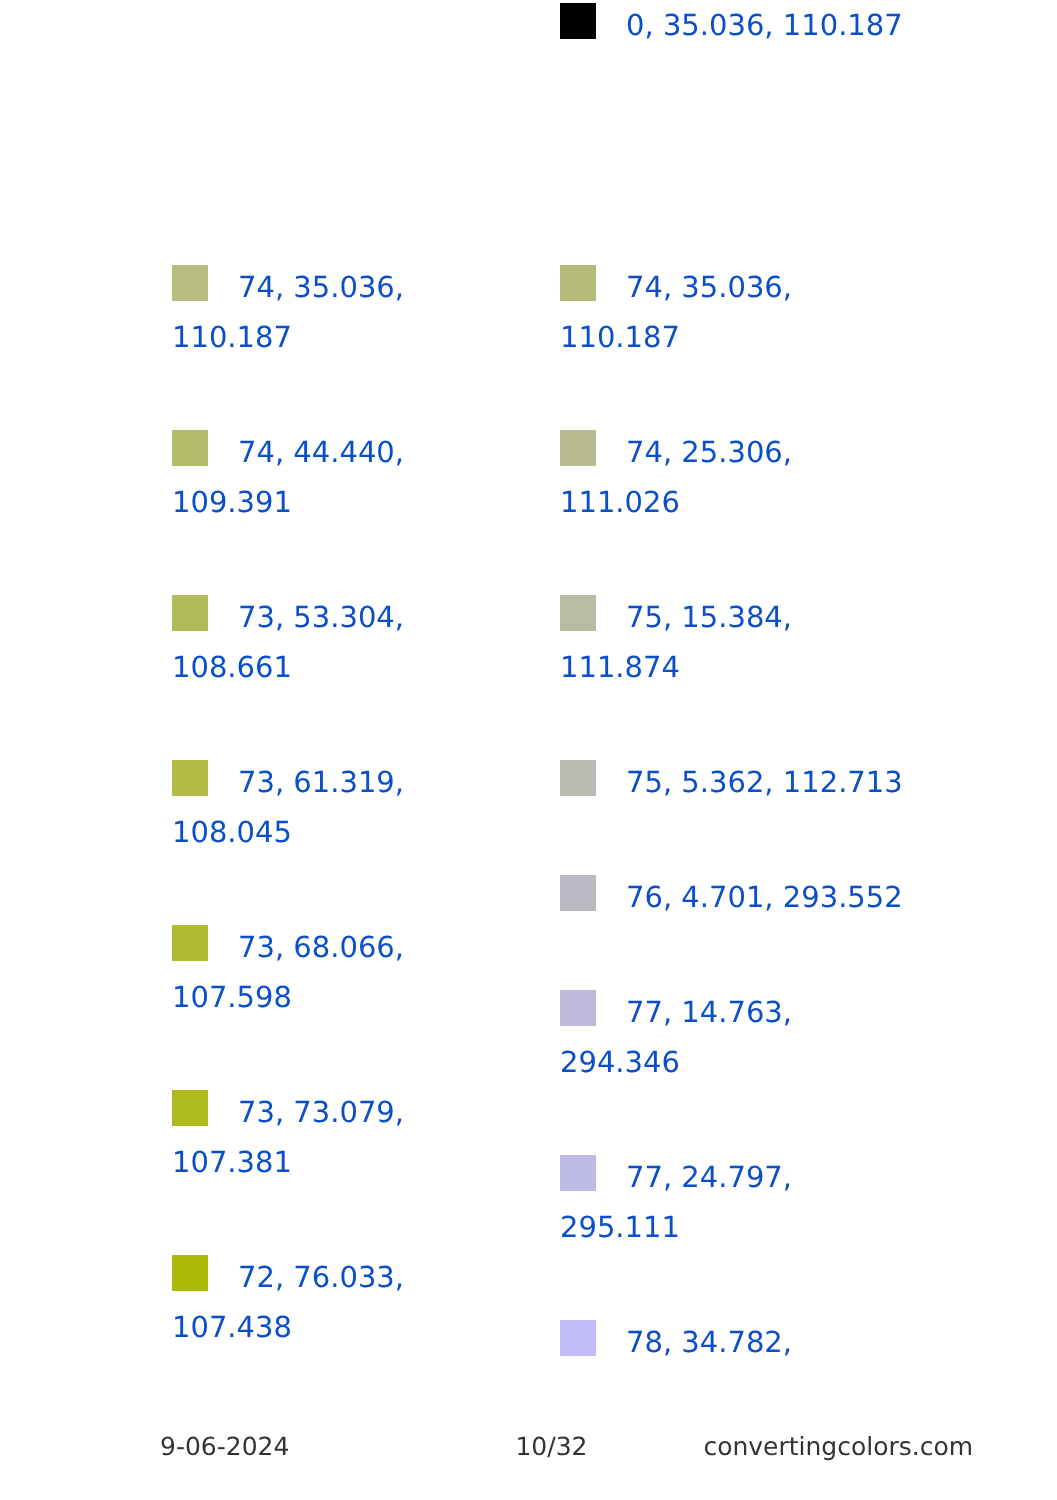74, 35.036, 110.187
74, 44.440, 109.391
73, 53.304, 108.661
73, 61.319, 108.045
73, 68.066, 107.598
73, 73.079, 107.381
72, 76.033, 107.438
0, 35.036, 110.187
74, 35.036, 110.187
74, 25.306, 111.026
75, 15.384, 111.874
75, 5.362, 112.713
76, 4.701, 293.552
77, 14.763, 294.346
77, 24.797, 295.111
78, 34.782,
9-06-2024 10/32 convertingcolors.com